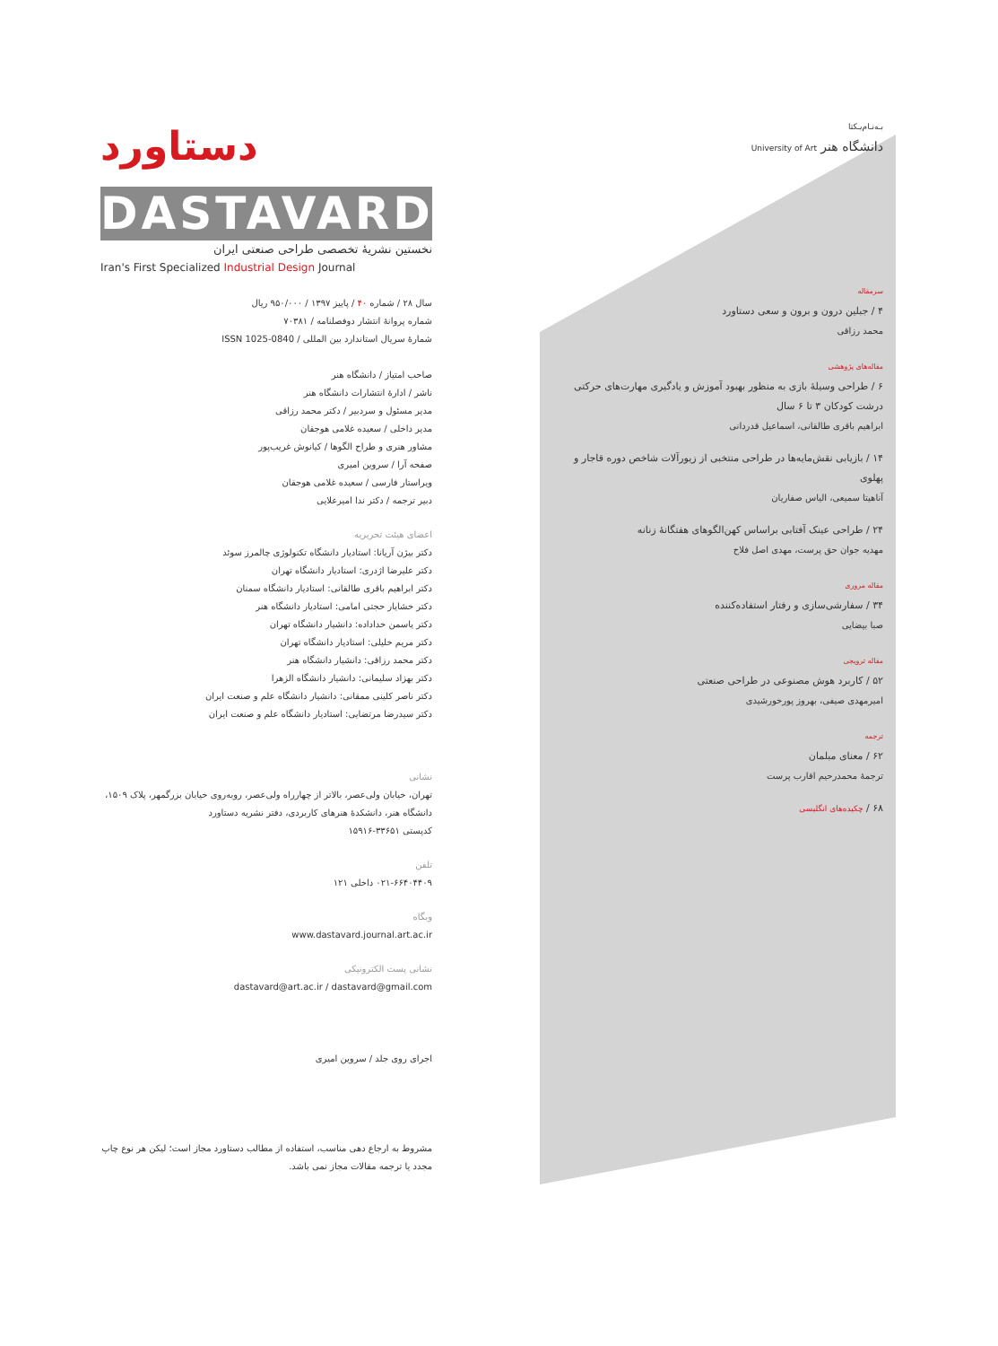دستاورد
DASTAVARD
نخستین نشریهٔ تخصصی طراحی صنعتی ایران
Iran's First Specialized Industrial Design Journal
سال ۲۸ / شماره ۴۰ / پاییز ۱۳۹۷ / ۹۵۰/۰۰۰ ریال
شماره پروانهٔ انتشار دوفصلنامه / ۷۰۳۸۱
شمارهٔ سریال استاندارد بین المللی / ISSN 1025-0840
صاحب امتیاز / دانشگاه هنر
ناشر / ادارهٔ انتشارات دانشگاه هنر
مدیر مسئول و سردبیر / دکتر محمد رزاقی
مدیر داخلی / سعیده غلامی هوجقان
مشاور هنری و طراح الگوها / کیانوش غریب‌پور
صفحه آرا / سروین امیری
ویراستار فارسی / سعیده غلامی هوجقان
دبیر ترجمه / دکتر ندا امیرعلایی
اعضای هیئت تحریریه
دکتر بیژن آریانا: استادیار دانشگاه تکنولوژی چالمرز سوئد
دکتر علیرضا اژدری: استادیار دانشگاه تهران
دکتر ابراهیم باقری طالقانی: استادیار دانشگاه سمنان
دکتر خشایار حجتی امامی: استادیار دانشگاه هنر
دکتر یاسمن خداداده: دانشیار دانشگاه تهران
دکتر مریم خلیلی: استادیار دانشگاه تهران
دکتر محمد رزاقی: دانشیار دانشگاه هنر
دکتر بهزاد سلیمانی: دانشیار دانشگاه الزهرا
دکتر ناصر کلینی ممقانی: دانشیار دانشگاه علم و صنعت ایران
دکتر سیدرضا مرتضایی: استادیار دانشگاه علم و صنعت ایران
نشانی
تهران، خیابان ولی‌عصر، بالاتر از چهارراه ولی‌عصر، روبه‌روی خیابان بزرگمهر، پلاک ۱۵۰۹،
دانشگاه هنر، دانشکدهٔ هنرهای کاربردی، دفتر نشریه دستاورد
کدپستی ۳۳۶۵۱-۱۵۹۱۶
تلفن
۰۲۱-۶۶۴۰۴۴۰۹ داخلی ۱۲۱
وبگاه
www.dastavard.journal.art.ac.ir
نشانی پست الکترونیکی
dastavard@art.ac.ir / dastavard@gmail.com
اجرای روی جلد / سروین امیری
مشروط به ارجاع دهی مناسب، استفاده از مطالب دستاورد مجاز است؛ لیکن هر نوع چاپ مجدد یا ترجمه مقالات مجاز نمی باشد.
بـه‌نـام‌یـکتا
دانشگاه هنر University of Art
سرمقاله
۴ / جبلین درون و برون و سعی دستاورد
محمد رزاقی
مقاله‌های پژوهشی
۶ / طراحی وسیلهٔ بازی به منظور بهبود آموزش و یادگیری مهارت‌های حرکتی درشت کودکان ۳ تا ۶ سال
ابراهیم باقری طالقانی، اسماعیل قدردانی
۱۴ / بازیابی نقش‌مایه‌ها در طراحی منتخبی از زیورآلات شاخص دوره قاجار و پهلوی
آناهیتا سمیعی، الیاس صفاریان
۲۴ / طراحی عینک آفتابی براساس کهن‌الگوهای هفتگانهٔ زنانه
مهدیه جوان حق پرست، مهدی اصل فلاح
مقاله مروری
۳۴ / سفارشی‌سازی و رفتار استفاده‌کننده
صبا بیضایی
مقاله ترویجی
۵۲ / کاربرد هوش مصنوعی در طراحی صنعتی
امیرمهدی صیفی، بهروز پورخورشیدی
ترجمه
۶۲ / معنای مبلمان
ترجمهٔ محمدرحیم اقارب پرست
۶۸ / چکیده‌های انگلیسی